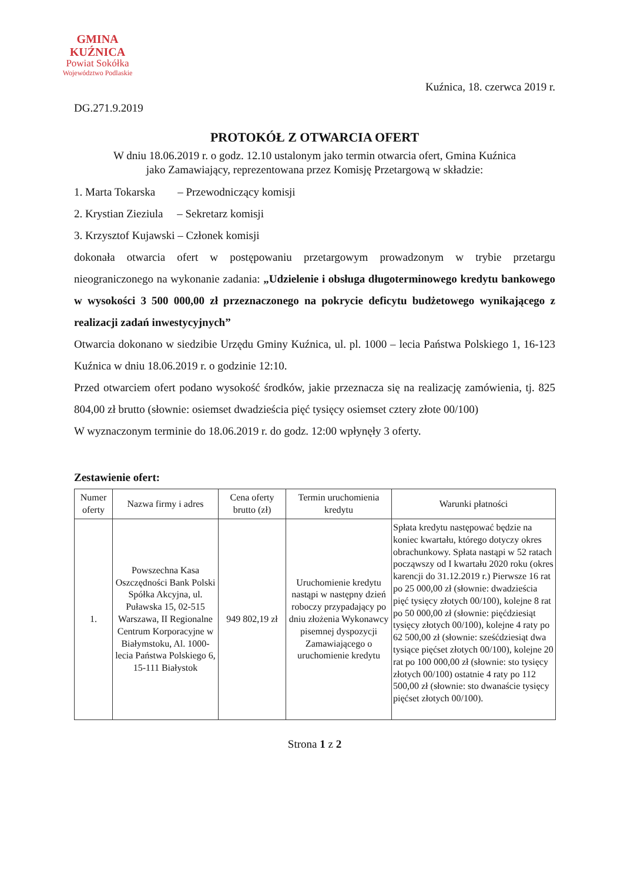GMINA
KUŹNICA
Powiat Sokółka
Województwo Podlaskie
Kuźnica, 18. czerwca 2019 r.
DG.271.9.2019
PROTOKÓŁ Z OTWARCIA OFERT
W dniu 18.06.2019 r. o godz. 12.10 ustalonym jako termin otwarcia ofert, Gmina Kuźnica
jako Zamawiający, reprezentowana przez Komisję Przetargową w składzie:
1. Marta Tokarska – Przewodniczący komisji
2. Krystian Zieziula – Sekretarz komisji
3. Krzysztof Kujawski – Członek komisji
dokonała otwarcia ofert w postępowaniu przetargowym prowadzonym w trybie przetargu nieograniczonego na wykonanie zadania: „Udzielenie i obsługa długoterminowego kredytu bankowego w wysokości 3 500 000,00 zł przeznaczonego na pokrycie deficytu budżetowego wynikającego z realizacji zadań inwestycyjnych”
Otwarcia dokonano w siedzibie Urzędu Gminy Kuźnica, ul. pl. 1000 – lecia Państwa Polskiego 1, 16-123 Kuźnica w dniu 18.06.2019 r. o godzinie 12:10.
Przed otwarciem ofert podano wysokość środków, jakie przeznacza się na realizację zamówienia, tj. 825 804,00 zł brutto (słownie: osiemset dwadzieścia pięć tysięcy osiemset cztery złote 00/100)
W wyznaczonym terminie do 18.06.2019 r. do godz. 12:00 wpłynęły 3 oferty.
Zestawienie ofert:
| Numer oferty | Nazwa firmy i adres | Cena oferty brutto (zł) | Termin uruchomienia kredytu | Warunki płatności |
| --- | --- | --- | --- | --- |
| 1. | Powszechna Kasa Oszczędności Bank Polski Spółka Akcyjna, ul. Puławska 15, 02-515 Warszawa, II Regionalne Centrum Korporacyjne w Białymstoku, Al. 1000-lecia Państwa Polskiego 6, 15-111 Białystok | 949 802,19 zł | Uruchomienie kredytu nastąpi w następny dzień roboczy przypadający po dniu złożenia Wykonawcy pisemnej dyspozycji Zamawiającego o uruchomienie kredytu | Spłata kredytu następować będzie na koniec kwartału, którego dotyczy okres obrachunkowy. Spłata nastąpi w 52 ratach począwszy od I kwartału 2020 roku (okres karencji do 31.12.2019 r.) Pierwsze 16 rat po 25 000,00 zł (słownie: dwadzieścia pięć tysięcy złotych 00/100), kolejne 8 rat po 50 000,00 zł (słownie: pięćdziesiąt tysięcy złotych 00/100), kolejne 4 raty po 62 500,00 zł (słownie: sześćdziesiąt dwa tysiące pięćset złotych 00/100), kolejne 20 rat po 100 000,00 zł (słownie: sto tysięcy złotych 00/100) ostatnie 4 raty po 112 500,00 zł (słownie: sto dwanaście tysięcy pięćset złotych 00/100). |
Strona 1 z 2